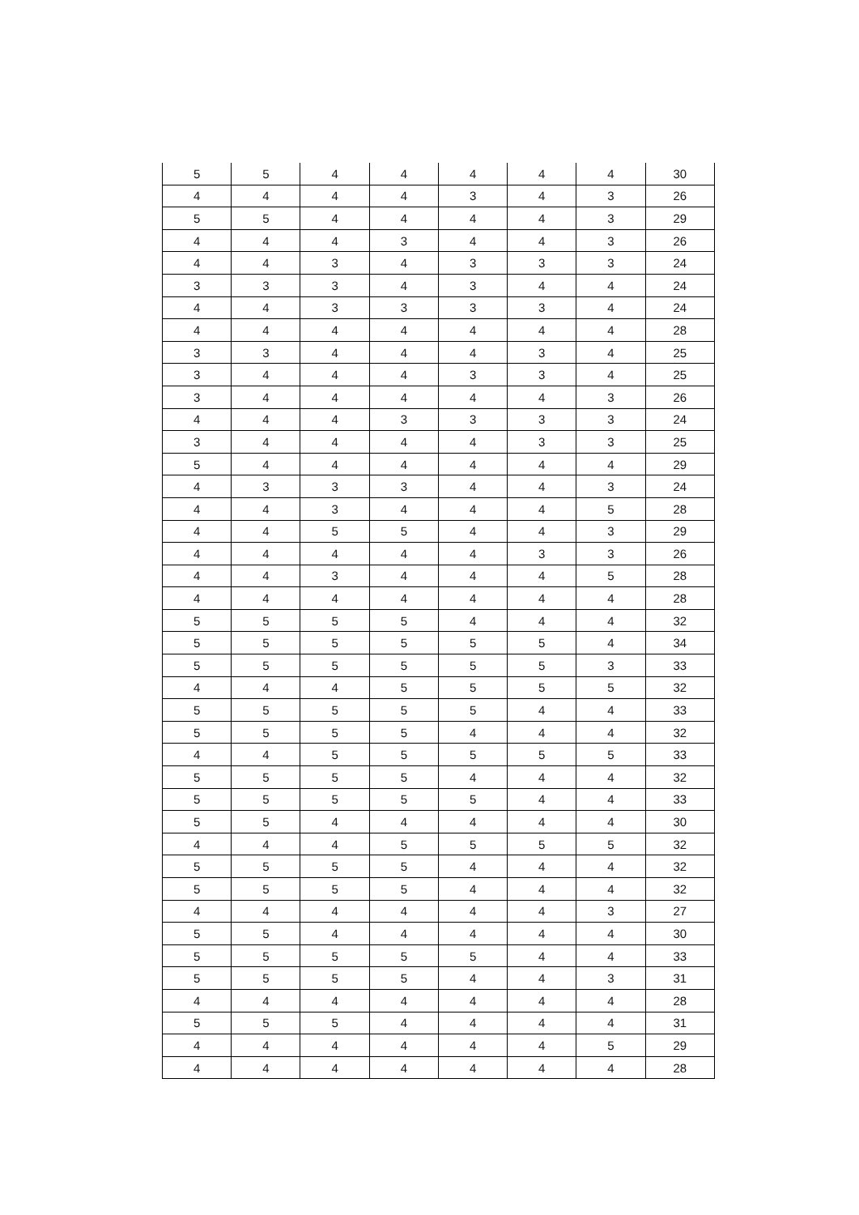| 5 | 5 | 4 | 4 | 4 | 4 | 4 | 30 |
| 4 | 4 | 4 | 4 | 3 | 4 | 3 | 26 |
| 5 | 5 | 4 | 4 | 4 | 4 | 3 | 29 |
| 4 | 4 | 4 | 3 | 4 | 4 | 3 | 26 |
| 4 | 4 | 3 | 4 | 3 | 3 | 3 | 24 |
| 3 | 3 | 3 | 4 | 3 | 4 | 4 | 24 |
| 4 | 4 | 3 | 3 | 3 | 3 | 4 | 24 |
| 4 | 4 | 4 | 4 | 4 | 4 | 4 | 28 |
| 3 | 3 | 4 | 4 | 4 | 3 | 4 | 25 |
| 3 | 4 | 4 | 4 | 3 | 3 | 4 | 25 |
| 3 | 4 | 4 | 4 | 4 | 4 | 3 | 26 |
| 4 | 4 | 4 | 3 | 3 | 3 | 3 | 24 |
| 3 | 4 | 4 | 4 | 4 | 3 | 3 | 25 |
| 5 | 4 | 4 | 4 | 4 | 4 | 4 | 29 |
| 4 | 3 | 3 | 3 | 4 | 4 | 3 | 24 |
| 4 | 4 | 3 | 4 | 4 | 4 | 5 | 28 |
| 4 | 4 | 5 | 5 | 4 | 4 | 3 | 29 |
| 4 | 4 | 4 | 4 | 4 | 3 | 3 | 26 |
| 4 | 4 | 3 | 4 | 4 | 4 | 5 | 28 |
| 4 | 4 | 4 | 4 | 4 | 4 | 4 | 28 |
| 5 | 5 | 5 | 5 | 4 | 4 | 4 | 32 |
| 5 | 5 | 5 | 5 | 5 | 5 | 4 | 34 |
| 5 | 5 | 5 | 5 | 5 | 5 | 3 | 33 |
| 4 | 4 | 4 | 5 | 5 | 5 | 5 | 32 |
| 5 | 5 | 5 | 5 | 5 | 4 | 4 | 33 |
| 5 | 5 | 5 | 5 | 4 | 4 | 4 | 32 |
| 4 | 4 | 5 | 5 | 5 | 5 | 5 | 33 |
| 5 | 5 | 5 | 5 | 4 | 4 | 4 | 32 |
| 5 | 5 | 5 | 5 | 5 | 4 | 4 | 33 |
| 5 | 5 | 4 | 4 | 4 | 4 | 4 | 30 |
| 4 | 4 | 4 | 5 | 5 | 5 | 5 | 32 |
| 5 | 5 | 5 | 5 | 4 | 4 | 4 | 32 |
| 5 | 5 | 5 | 5 | 4 | 4 | 4 | 32 |
| 4 | 4 | 4 | 4 | 4 | 4 | 3 | 27 |
| 5 | 5 | 4 | 4 | 4 | 4 | 4 | 30 |
| 5 | 5 | 5 | 5 | 5 | 4 | 4 | 33 |
| 5 | 5 | 5 | 5 | 4 | 4 | 3 | 31 |
| 4 | 4 | 4 | 4 | 4 | 4 | 4 | 28 |
| 5 | 5 | 5 | 4 | 4 | 4 | 4 | 31 |
| 4 | 4 | 4 | 4 | 4 | 4 | 5 | 29 |
| 4 | 4 | 4 | 4 | 4 | 4 | 4 | 28 |